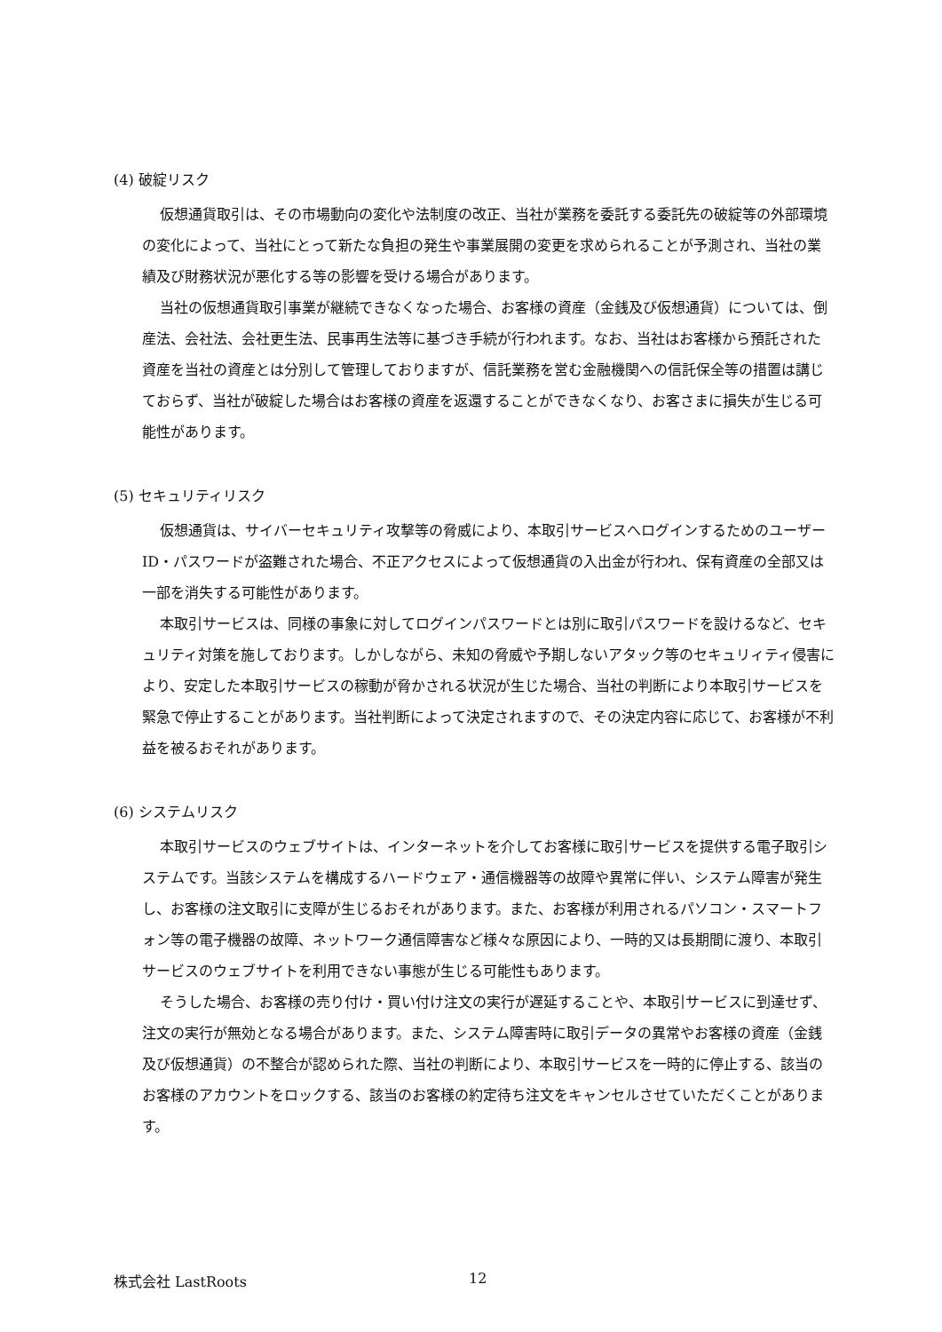(4) 破綻リスク
仮想通貨取引は、その市場動向の変化や法制度の改正、当社が業務を委託する委託先の破綻等の外部環境の変化によって、当社にとって新たな負担の発生や事業展開の変更を求められることが予測され、当社の業績及び財務状況が悪化する等の影響を受ける場合があります。
当社の仮想通貨取引事業が継続できなくなった場合、お客様の資産（金銭及び仮想通貨）については、倒産法、会社法、会社更生法、民事再生法等に基づき手続が行われます。なお、当社はお客様から預託された資産を当社の資産とは分別して管理しておりますが、信託業務を営む金融機関への信託保全等の措置は講じておらず、当社が破綻した場合はお客様の資産を返還することができなくなり、お客さまに損失が生じる可能性があります。
(5) セキュリティリスク
仮想通貨は、サイバーセキュリティ攻撃等の脅威により、本取引サービスへログインするためのユーザーID・パスワードが盗難された場合、不正アクセスによって仮想通貨の入出金が行われ、保有資産の全部又は一部を消失する可能性があります。
本取引サービスは、同様の事象に対してログインパスワードとは別に取引パスワードを設けるなど、セキュリティ対策を施しております。しかしながら、未知の脅威や予期しないアタック等のセキュリィティ侵害により、安定した本取引サービスの稼動が脅かされる状況が生じた場合、当社の判断により本取引サービスを緊急で停止することがあります。当社判断によって決定されますので、その決定内容に応じて、お客様が不利益を被るおそれがあります。
(6) システムリスク
本取引サービスのウェブサイトは、インターネットを介してお客様に取引サービスを提供する電子取引システムです。当該システムを構成するハードウェア・通信機器等の故障や異常に伴い、システム障害が発生し、お客様の注文取引に支障が生じるおそれがあります。また、お客様が利用されるパソコン・スマートフォン等の電子機器の故障、ネットワーク通信障害など様々な原因により、一時的又は長期間に渡り、本取引サービスのウェブサイトを利用できない事態が生じる可能性もあります。
そうした場合、お客様の売り付け・買い付け注文の実行が遅延することや、本取引サービスに到達せず、注文の実行が無効となる場合があります。また、システム障害時に取引データの異常やお客様の資産（金銭及び仮想通貨）の不整合が認められた際、当社の判断により、本取引サービスを一時的に停止する、該当のお客様のアカウントをロックする、該当のお客様の約定待ち注文をキャンセルさせていただくことがあります。
株式会社 LastRoots 12